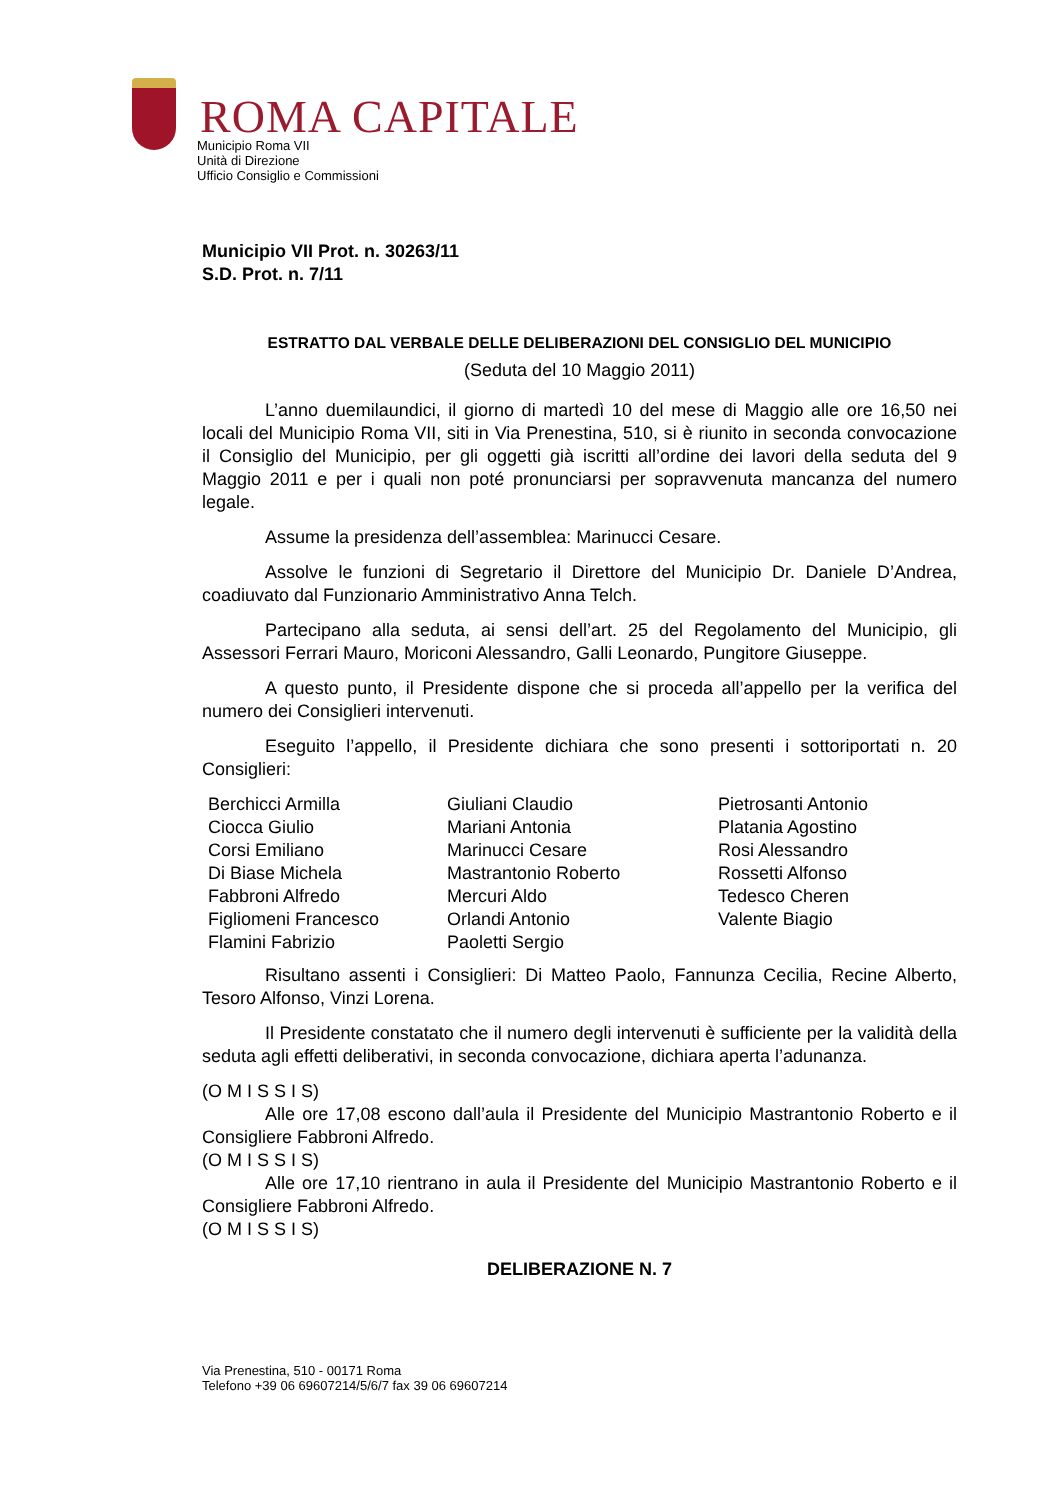ROMA CAPITALE
Municipio Roma VII
Unità di Direzione
Ufficio Consiglio e Commissioni
Municipio VII Prot. n. 30263/11
S.D. Prot. n. 7/11
ESTRATTO DAL VERBALE DELLE DELIBERAZIONI DEL CONSIGLIO DEL MUNICIPIO
(Seduta del 10 Maggio 2011)
L’anno duemilaundici, il giorno di martedì 10 del mese di Maggio alle ore 16,50 nei locali del Municipio Roma VII, siti in Via Prenestina, 510, si è riunito in seconda convocazione il Consiglio del Municipio, per gli oggetti già iscritti all’ordine dei lavori della seduta del 9 Maggio 2011 e per i quali non poté pronunciarsi per sopravvenuta mancanza del numero legale.
Assume la presidenza dell’assemblea: Marinucci Cesare.
Assolve le funzioni di Segretario il Direttore del Municipio Dr. Daniele D’Andrea, coadiuvato dal Funzionario Amministrativo Anna Telch.
Partecipano alla seduta, ai sensi dell’art. 25 del Regolamento del Municipio, gli Assessori Ferrari Mauro, Moriconi Alessandro, Galli Leonardo, Pungitore Giuseppe.
A questo punto, il Presidente dispone che si proceda all’appello per la verifica del numero dei Consiglieri intervenuti.
Eseguito l’appello, il Presidente dichiara che sono presenti i sottoriportati n. 20 Consiglieri:
Berchicci Armilla
Ciocca Giulio
Corsi Emiliano
Di Biase Michela
Fabbroni Alfredo
Figliomeni Francesco
Flamini Fabrizio
Giuliani Claudio
Mariani Antonia
Marinucci Cesare
Mastrantonio Roberto
Mercuri Aldo
Orlandi Antonio
Paoletti Sergio
Pietrosanti Antonio
Platania Agostino
Rosi Alessandro
Rossetti Alfonso
Tedesco Cheren
Valente Biagio
Risultano assenti i Consiglieri: Di Matteo Paolo, Fannunza Cecilia, Recine Alberto, Tesoro Alfonso, Vinzi Lorena.
Il Presidente constatato che il numero degli intervenuti è sufficiente per la validità della seduta agli effetti deliberativi, in seconda convocazione, dichiara aperta l’adunanza.
(O M I S S I S)
Alle ore 17,08 escono dall’aula il Presidente del Municipio Mastrantonio Roberto e il Consigliere Fabbroni Alfredo.
(O M I S S I S)
Alle ore 17,10 rientrano in aula il Presidente del Municipio Mastrantonio Roberto e il Consigliere Fabbroni Alfredo.
(O M I S S I S)
DELIBERAZIONE N. 7
Via Prenestina, 510 - 00171 Roma
Telefono +39 06 69607214/5/6/7 fax 39 06 69607214